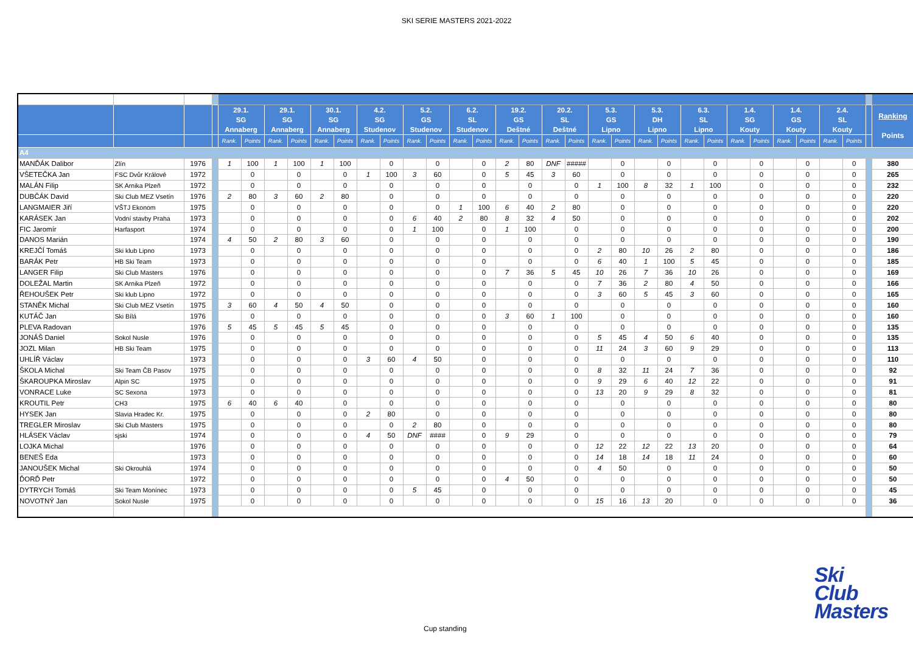SKI SERIE MASTERS 2021-2022
| | | | | 29.1. SG Annaberg | | 29.1. SG Annaberg | | 30.1. SG Annaberg | | 4.2. SG Studenov | | 5.2. GS Studenov | | 6.2. SL Studenov | | 19.2. GS Deštné | | 20.2. SL Deštné | | 5.3. GS Lipno | | 5.3. DH Lipno | | 6.3. SL Lipno | | 1.4. SG Kouty | | 1.4. GS Kouty | | 2.4. SL Kouty | | | Ranking Points |
| --- | --- | --- | --- | --- | --- | --- | --- | --- | --- | --- | --- | --- | --- | --- | --- | --- | --- | --- | --- | --- | --- | --- | --- | --- | --- | --- | --- | --- | --- | --- | --- | --- | --- |
| | | | | Rank. | Points | Rank. | Points | Rank. | Points | Rank. | Points | Rank. | Points | Rank. | Points | Rank. | Points | Rank. | Points | Rank. | Points | Rank. | Points | Rank. | Points | Rank. | Points | Rank. | Points | Rank. | Points | | |
| A4 | | | | | | | | | | | | | | | | | | | | | | | | | | | | | | | | | |
| MANĎÁK Dalibor | Zlín | 1976 | | 1 | 100 | 1 | 100 | 1 | 100 | | 0 | | 0 | | 0 | 2 | 80 | DNF | ##### | | 0 | | 0 | | 0 | | 0 | | 0 | | 0 | | 380 |
| VŠETEČKA Jan | FSC Dvůr Králové | 1972 | | | 0 | | 0 | | 0 | 1 | 100 | 3 | 60 | | 0 | 5 | 45 | 3 | 60 | | 0 | | 0 | | 0 | | 0 | | 0 | | 0 | | 265 |
| MALÁN Filip | SK Arnika Plzeň | 1972 | | | 0 | | 0 | | 0 | | 0 | | 0 | | 0 | | 0 | | 0 | 1 | 100 | 8 | 32 | 1 | 100 | | 0 | | 0 | | 0 | | 232 |
| DUBČÁK David | Ski Club MEZ Vsetín | 1976 | | 2 | 80 | 3 | 60 | 2 | 80 | | 0 | | 0 | | 0 | | 0 | | 0 | | 0 | | 0 | | 0 | | 0 | | 0 | | 0 | | 220 |
| LANGMAIER Jiří | VŠTJ Ekonom | 1975 | | | 0 | | 0 | | 0 | | 0 | | 0 | 1 | 100 | 6 | 40 | 2 | 80 | | 0 | | 0 | | 0 | | 0 | | 0 | | 0 | | 220 |
| KARÁSEK Jan | Vodní stavby Praha | 1973 | | | 0 | | 0 | | 0 | | 0 | 6 | 40 | 2 | 80 | 8 | 32 | 4 | 50 | | 0 | | 0 | | 0 | | 0 | | 0 | | 0 | | 202 |
| FIC Jaromír | Harfasport | 1974 | | | 0 | | 0 | | 0 | | 0 | 1 | 100 | | 0 | 1 | 100 | | 0 | | 0 | | 0 | | 0 | | 0 | | 0 | | 0 | | 200 |
| DANOS Marián | | 1974 | | 4 | 50 | 2 | 80 | 3 | 60 | | 0 | | 0 | | 0 | | 0 | | 0 | | 0 | | 0 | | 0 | | 0 | | 0 | | 0 | | 190 |
| KREJČÍ Tomáš | Ski klub Lipno | 1973 | | | 0 | | 0 | | 0 | | 0 | | 0 | | 0 | | 0 | | 0 | 2 | 80 | 10 | 26 | 2 | 80 | | 0 | | 0 | | 0 | | 186 |
| BARÁK Petr | HB Ski Team | 1973 | | | 0 | | 0 | | 0 | | 0 | | 0 | | 0 | | 0 | | 0 | 6 | 40 | 1 | 100 | 5 | 45 | | 0 | | 0 | | 0 | | 185 |
| LANGER Filip | Ski Club Masters | 1976 | | | 0 | | 0 | | 0 | | 0 | | 0 | | 0 | 7 | 36 | 5 | 45 | 10 | 26 | 7 | 36 | 10 | 26 | | 0 | | 0 | | 0 | | 169 |
| DOLEŽAL Martin | SK Arnika Plzeň | 1972 | | | 0 | | 0 | | 0 | | 0 | | 0 | | 0 | | 0 | | 0 | 7 | 36 | 2 | 80 | 4 | 50 | | 0 | | 0 | | 0 | | 166 |
| ŘEHOUŠEK Petr | Ski klub Lipno | 1972 | | | 0 | | 0 | | 0 | | 0 | | 0 | | 0 | | 0 | | 0 | 3 | 60 | 5 | 45 | 3 | 60 | | 0 | | 0 | | 0 | | 165 |
| STANĚK Michal | Ski Club MEZ Vsetín | 1975 | | 3 | 60 | 4 | 50 | 4 | 50 | | 0 | | 0 | | 0 | | 0 | | 0 | | 0 | | 0 | | 0 | | 0 | | 0 | | 0 | | 160 |
| KUTÁČ Jan | Ski Bílá | 1976 | | | 0 | | 0 | | 0 | | 0 | | 0 | | 0 | 3 | 60 | 1 | 100 | | 0 | | 0 | | 0 | | 0 | | 0 | | 0 | | 160 |
| PLEVA Radovan | | 1976 | | 5 | 45 | 5 | 45 | 5 | 45 | | 0 | | 0 | | 0 | | 0 | | 0 | | 0 | | 0 | | 0 | | 0 | | 0 | | 0 | | 135 |
| JONÁŠ Daniel | Sokol Nusle | 1976 | | | 0 | | 0 | | 0 | | 0 | | 0 | | 0 | | 0 | | 0 | 5 | 45 | 4 | 50 | 6 | 40 | | 0 | | 0 | | 0 | | 135 |
| JOZL Milan | HB Ski Team | 1975 | | | 0 | | 0 | | 0 | | 0 | | 0 | | 0 | | 0 | | 0 | 11 | 24 | 3 | 60 | 9 | 29 | | 0 | | 0 | | 0 | | 113 |
| UHLÍŘ Václav | | 1973 | | | 0 | | 0 | | 0 | 3 | 60 | 4 | 50 | | 0 | | 0 | | 0 | | 0 | | 0 | | 0 | | 0 | | 0 | | 0 | | 110 |
| ŠKOLA Michal | Ski Team ČB Pasov | 1975 | | | 0 | | 0 | | 0 | | 0 | | 0 | | 0 | | 0 | | 0 | 8 | 32 | 11 | 24 | 7 | 36 | | 0 | | 0 | | 0 | | 92 |
| ŠKAROUPKA Miroslav | Alpin SC | 1975 | | | 0 | | 0 | | 0 | | 0 | | 0 | | 0 | | 0 | | 0 | 9 | 29 | 6 | 40 | 12 | 22 | | 0 | | 0 | | 0 | | 91 |
| VONRACE Luke | SC Sexona | 1973 | | | 0 | | 0 | | 0 | | 0 | | 0 | | 0 | | 0 | | 0 | 13 | 20 | 9 | 29 | 8 | 32 | | 0 | | 0 | | 0 | | 81 |
| KROUTIL Petr | CH3 | 1975 | | 6 | 40 | 6 | 40 | | 0 | | 0 | | 0 | | 0 | | 0 | | 0 | | 0 | | 0 | | 0 | | 0 | | 0 | | 0 | | 80 |
| HYSEK Jan | Slavia Hradec Kr. | 1975 | | | 0 | | 0 | | 0 | 2 | 80 | | 0 | | 0 | | 0 | | 0 | | 0 | | 0 | | 0 | | 0 | | 0 | | 0 | | 80 |
| TREGLER Miroslav | Ski Club Masters | 1975 | | | 0 | | 0 | | 0 | | 0 | 2 | 80 | | 0 | | 0 | | 0 | | 0 | | 0 | | 0 | | 0 | | 0 | | 0 | | 80 |
| HLÁSEK Václav | sjski | 1974 | | | 0 | | 0 | | 0 | 4 | 50 | DNF | #### | | 0 | 9 | 29 | | 0 | | 0 | | 0 | | 0 | | 0 | | 0 | | 0 | | 79 |
| LOJKA Michal | | 1976 | | | 0 | | 0 | | 0 | | 0 | | 0 | | 0 | | 0 | | 0 | 12 | 22 | 12 | 22 | 13 | 20 | | 0 | | 0 | | 0 | | 64 |
| BENEŠ Eda | | 1973 | | | 0 | | 0 | | 0 | | 0 | | 0 | | 0 | | 0 | | 0 | 14 | 18 | 14 | 18 | 11 | 24 | | 0 | | 0 | | 0 | | 60 |
| JANOUŠEK Michal | Ski Okrouhlá | 1974 | | | 0 | | 0 | | 0 | | 0 | | 0 | | 0 | | 0 | | 0 | 4 | 50 | | 0 | | 0 | | 0 | | 0 | | 0 | | 50 |
| ĎORĎ Petr | | 1972 | | | 0 | | 0 | | 0 | | 0 | | 0 | | 0 | 4 | 50 | | 0 | | 0 | | 0 | | 0 | | 0 | | 0 | | 0 | | 50 |
| DYTRYCH Tomáš | Ski Team Monínec | 1973 | | | 0 | | 0 | | 0 | | 0 | 5 | 45 | | 0 | | 0 | | 0 | | 0 | | 0 | | 0 | | 0 | | 0 | | 0 | | 45 |
| NOVOTNÝ Jan | Sokol Nusle | 1975 | | | 0 | | 0 | | 0 | | 0 | | 0 | | 0 | | 0 | | 0 | 15 | 16 | 13 | 20 | | 0 | | 0 | | 0 | | 0 | | 36 |
Cup standing
Ski
Club
Masters